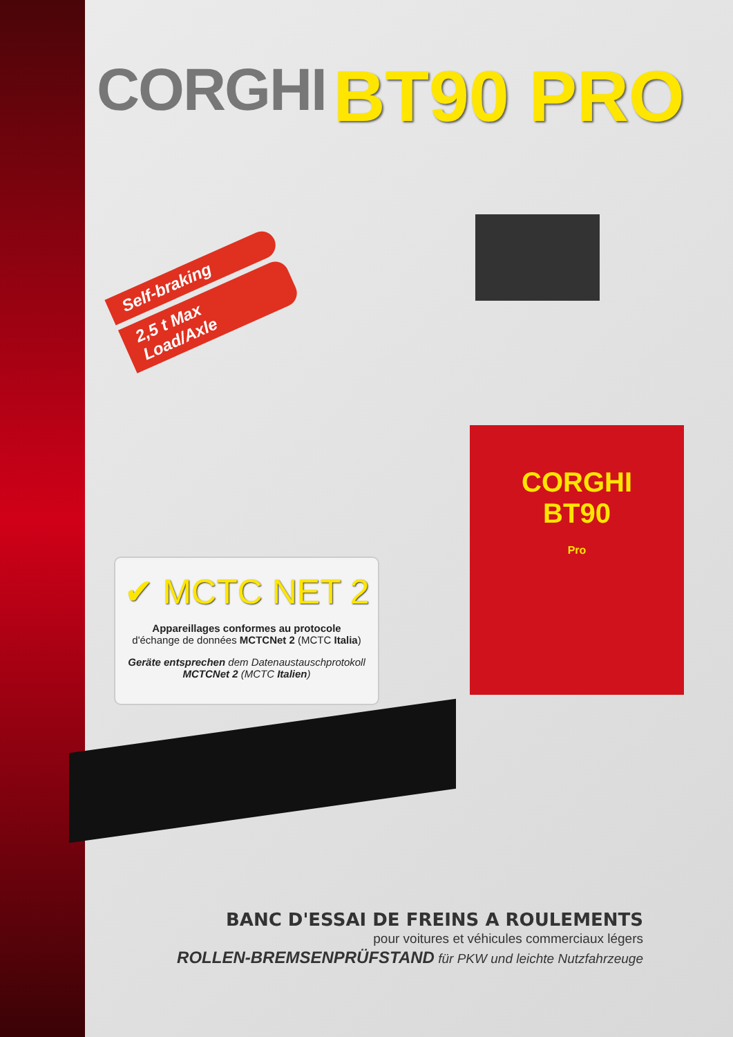CORGHI
BT90 PRO
Self-braking
2,5 t Max Load/Axle
✔ MCTC NET 2
Appareillages conformes au protocole
d'échange de données MCTCNet 2 (MCTC Italia)
Geräte entsprechen dem Datenaustauschprotokoll
MCTCNet 2 (MCTC Italien)
CORGHI
BT90
Pro
BANC D'ESSAI DE FREINS A ROULEMENTS
pour voitures et véhicules commerciaux légers
ROLLEN-BREMSENPRÜFSTAND für PKW und leichte Nutzfahrzeuge